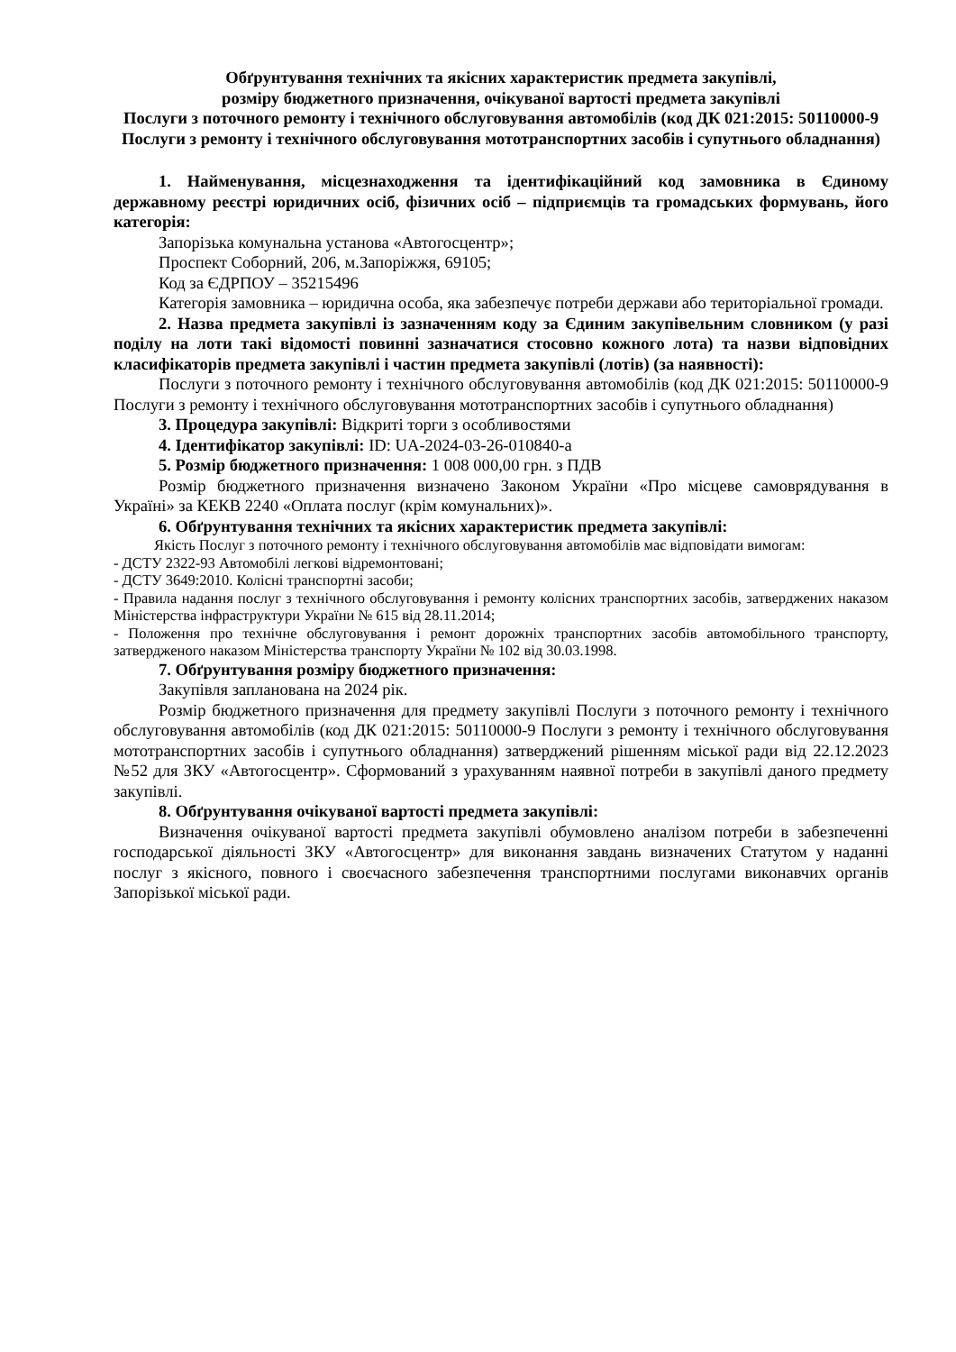Обґрунтування технічних та якісних характеристик предмета закупівлі,
розміру бюджетного призначення, очікуваної вартості предмета закупівлі
Послуги з поточного ремонту і технічного обслуговування автомобілів (код ДК 021:2015: 50110000-9 Послуги з ремонту і технічного обслуговування мототранспортних засобів і супутнього обладнання)
1. Найменування, місцезнаходження та ідентифікаційний код замовника в Єдиному державному реєстрі юридичних осіб, фізичних осіб – підприємців та громадських формувань, його категорія:
Запорізька комунальна установа «Автогосцентр»;
Проспект Соборний, 206, м.Запоріжжя, 69105;
Код за ЄДРПОУ – 35215496
Категорія замовника – юридична особа, яка забезпечує потреби держави або територіальної громади.
2. Назва предмета закупівлі із зазначенням коду за Єдиним закупівельним словником (у разі поділу на лоти такі відомості повинні зазначатися стосовно кожного лота) та назви відповідних класифікаторів предмета закупівлі і частин предмета закупівлі (лотів) (за наявності):
Послуги з поточного ремонту і технічного обслуговування автомобілів (код ДК 021:2015: 50110000-9 Послуги з ремонту і технічного обслуговування мототранспортних засобів і супутнього обладнання)
3. Процедура закупівлі: Відкриті торги з особливостями
4. Ідентифікатор закупівлі: ID: UA-2024-03-26-010840-a
5. Розмір бюджетного призначення: 1 008 000,00 грн. з ПДВ
Розмір бюджетного призначення визначено Законом України «Про місцеве самоврядування в Україні» за КЕКВ 2240 «Оплата послуг (крім комунальних)».
6. Обґрунтування технічних та якісних характеристик предмета закупівлі:
Якість Послуг з поточного ремонту і технічного обслуговування автомобілів має відповідати вимогам:
- ДСТУ 2322-93 Автомобілі легкові відремонтовані;
- ДСТУ 3649:2010. Колісні транспортні засоби;
- Правила надання послуг з технічного обслуговування і ремонту колісних транспортних засобів, затверджених наказом Міністерства інфраструктури України № 615 від 28.11.2014;
- Положення про технічне обслуговування і ремонт дорожніх транспортних засобів автомобільного транспорту, затвердженого наказом Міністерства транспорту України № 102 від 30.03.1998.
7. Обґрунтування розміру бюджетного призначення:
Закупівля запланована на 2024 рік.
Розмір бюджетного призначення для предмету закупівлі Послуги з поточного ремонту і технічного обслуговування автомобілів (код ДК 021:2015: 50110000-9 Послуги з ремонту і технічного обслуговування мототранспортних засобів і супутнього обладнання) затверджений рішенням міської ради від 22.12.2023 №52 для ЗКУ «Автогосцентр». Сформований з урахуванням наявної потреби в закупівлі даного предмету закупівлі.
8. Обґрунтування очікуваної вартості предмета закупівлі:
Визначення очікуваної вартості предмета закупівлі обумовлено аналізом потреби в забезпеченні господарської діяльності ЗКУ «Автогосцентр» для виконання завдань визначених Статутом у наданні послуг з якісного, повного і своєчасного забезпечення транспортними послугами виконавчих органів Запорізької міської ради.